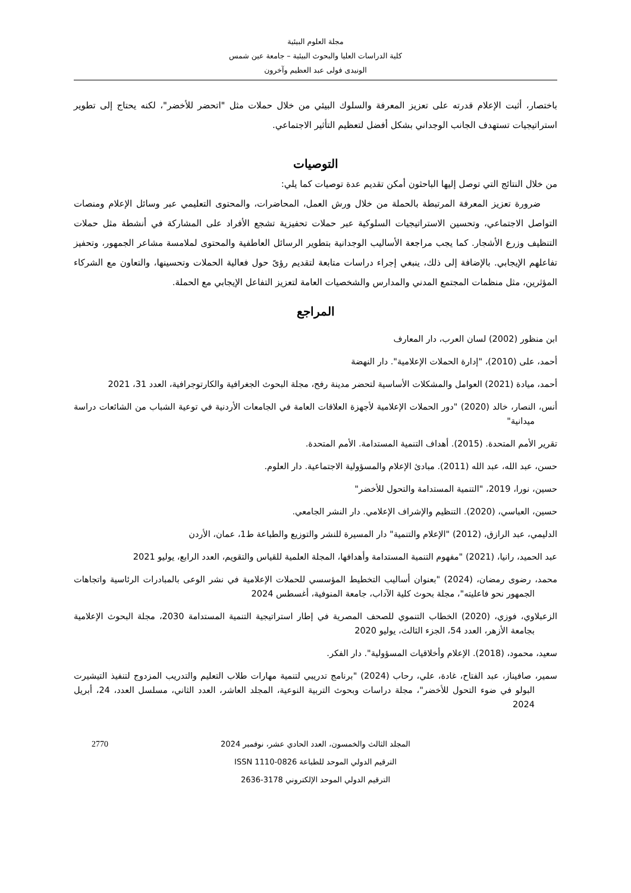مجلة العلوم البيئية
كلية الدراسات العليا والبحوث البيئية – جامعة عين شمس
الونيدى فولى عبد العظيم وآخرون
باختصار، أثبت الإعلام قدرته على تعزيز المعرفة والسلوك البيئي من خلال حملات مثل "اتحضر للأخضر"، لكنه يحتاج إلى تطوير استراتيجيات تستهدف الجانب الوجداني بشكل أفضل لتعظيم التأثير الاجتماعي.
التوصيات
من خلال النتائج التي توصل إليها الباحثون أمكن تقديم عدة توصيات كما يلي:
ضرورة تعزيز المعرفة المرتبطة بالحملة من خلال ورش العمل، المحاضرات، والمحتوى التعليمي عبر وسائل الإعلام ومنصات التواصل الاجتماعي، وتحسين الاستراتيجيات السلوكية عبر حملات تحفيزية تشجع الأفراد على المشاركة في أنشطة مثل حملات التنظيف وزرع الأشجار. كما يجب مراجعة الأساليب الوجدانية بتطوير الرسائل العاطفية والمحتوى لملامسة مشاعر الجمهور، وتحفيز تفاعلهم الإيجابي. بالإضافة إلى ذلك، ينبغي إجراء دراسات متابعة لتقديم رؤىً حول فعالية الحملات وتحسينها، والتعاون مع الشركاء المؤثرين، مثل منظمات المجتمع المدني والمدارس والشخصيات العامة لتعزيز التفاعل الإيجابي مع الحملة.
المراجع
ابن منظور (2002) لسان العرب، دار المعارف
أحمد، على (2010)، "إدارة الحملات الإعلامية". دار النهضة
أحمد، ميادة (2021) العوامل والمشكلات الأساسية لتحضر مدينة رفح، مجلة البحوث الجغرافية والكارتوجرافية، العدد 31، 2021
أنس، النصار، خالد (2020) "دور الحملات الإعلامية لأجهزة العلاقات العامة في الجامعات الأردنية في توعية الشباب من الشائعات دراسة ميدانية"
تقرير الأمم المتحدة. (2015). أهداف التنمية المستدامة. الأمم المتحدة.
حسن، عبد الله، عبد الله (2011). مبادئ الإعلام والمسؤولية الاجتماعية. دار العلوم.
حسين، نورا، 2019، "التنمية المستدامة والتحول للأخضر"
حسين، العباسي، (2020). التنظيم والإشراف الإعلامي. دار النشر الجامعي.
الدليمي، عبد الرازق، (2012) "الإعلام والتنمية" دار المسيرة للنشر والتوزيع والطباعة ط1، عمان، الأردن
عبد الحميد، رانيا، (2021) "مفهوم التنمية المستدامة وأهدافها، المجلة العلمية للقياس والتقويم، العدد الرابع، يوليو 2021
محمد، رضوى رمضان، (2024) "بعنوان أساليب التخطيط المؤسسي للحملات الإعلامية في نشر الوعى بالمبادرات الرئاسية واتجاهات الجمهور نحو فاعليته"، مجلة بحوث كلية الآداب، جامعة المنوفية، أغسطس 2024
الزعبلاوي، فوزي، (2020) الخطاب التنموي للصحف المصرية في إطار استراتيجية التنمية المستدامة 2030، مجلة البحوث الإعلامية بجامعة الأزهر، العدد 54، الجزء الثالث، يوليو 2020
سعيد، محمود، (2018). الإعلام وأخلاقيات المسؤولية". دار الفكر.
سمير، صافيناز، عبد الفتاح، غادة، علي، رحاب (2024) "برنامج تدريبي لتنمية مهارات طلاب التعليم والتدريب المزدوج لتنفيذ التيشيرت البولو في ضوء التحول للأخضر"، مجلة دراسات وبحوث التربية النوعية، المجلد العاشر، العدد الثاني، مسلسل العدد، 24، أبريل 2024
2770 المجلد الثالث والخمسون، العدد الحادي عشر، نوفمبر 2024
الترقيم الدولي الموحد للطباعة 0826-1110 ISSN
الترقيم الدولي الموحد الإلكتروني 3178-2636